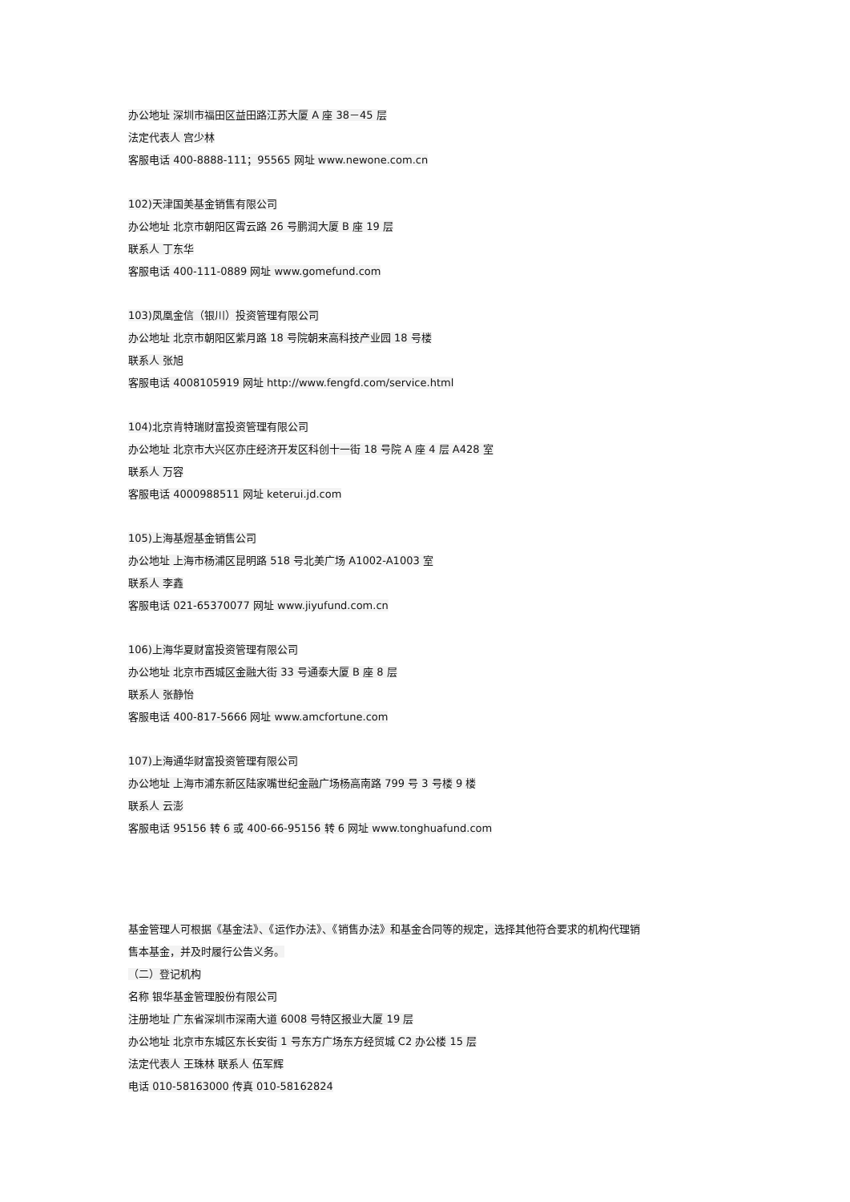办公地址 深圳市福田区益田路江苏大厦 A 座 38－45 层
法定代表人 宫少林
客服电话 400-8888-111；95565 网址 www.newone.com.cn
102)天津国美基金销售有限公司
办公地址 北京市朝阳区霄云路 26 号鹏润大厦 B 座 19 层
联系人 丁东华
客服电话 400-111-0889 网址 www.gomefund.com
103)凤凰金信（银川）投资管理有限公司
办公地址 北京市朝阳区紫月路 18 号院朝来高科技产业园 18 号楼
联系人 张旭
客服电话 4008105919 网址 http://www.fengfd.com/service.html
104)北京肯特瑞财富投资管理有限公司
办公地址 北京市大兴区亦庄经济开发区科创十一街 18 号院 A 座 4 层 A428 室
联系人 万容
客服电话 4000988511 网址 keterui.jd.com
105)上海基煜基金销售公司
办公地址 上海市杨浦区昆明路 518 号北美广场 A1002-A1003 室
联系人 李鑫
客服电话 021-65370077 网址 www.jiyufund.com.cn
106)上海华夏财富投资管理有限公司
办公地址 北京市西城区金融大街 33 号通泰大厦 B 座 8 层
联系人 张静怡
客服电话 400-817-5666 网址 www.amcfortune.com
107)上海通华财富投资管理有限公司
办公地址 上海市浦东新区陆家嘴世纪金融广场杨高南路 799 号 3 号楼 9 楼
联系人 云澎
客服电话 95156 转 6 或 400-66-95156 转 6 网址 www.tonghuafund.com
基金管理人可根据《基金法》、《运作办法》、《销售办法》和基金合同等的规定，选择其他符合要求的机构代理销
售本基金，并及时履行公告义务。
（二）登记机构
名称 银华基金管理股份有限公司
注册地址 广东省深圳市深南大道 6008 号特区报业大厦 19 层
办公地址 北京市东城区东长安街 1 号东方广场东方经贸城 C2 办公楼 15 层
法定代表人 王珠林 联系人 伍军辉
电话 010-58163000 传真 010-58162824